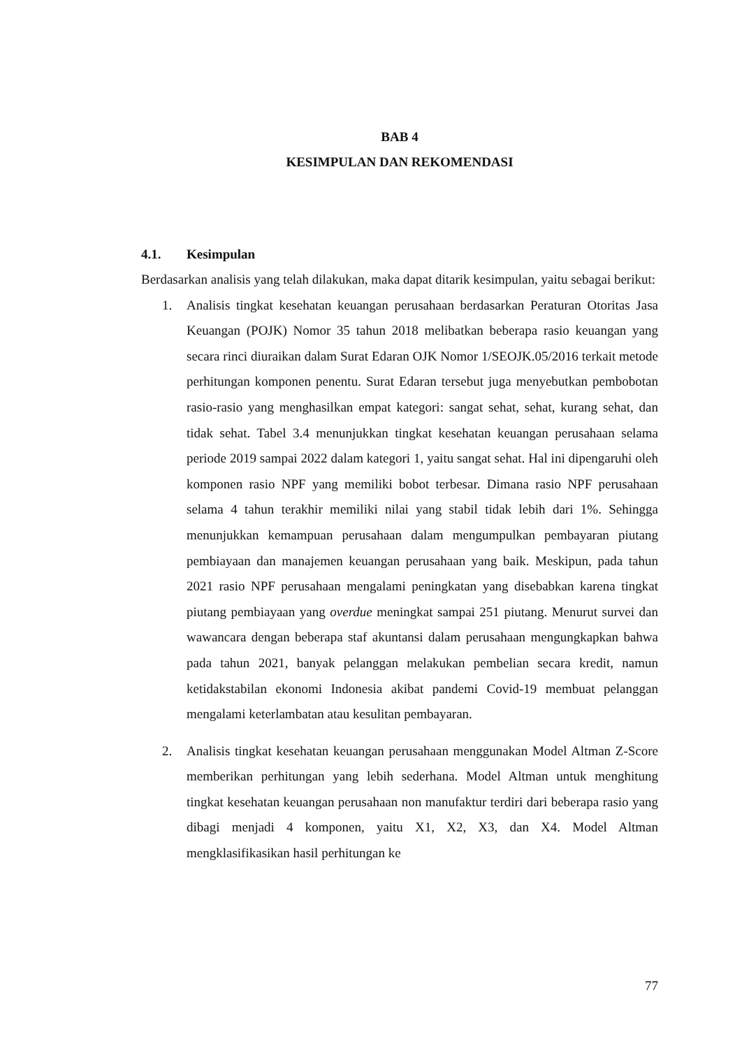BAB 4
KESIMPULAN DAN REKOMENDASI
4.1. Kesimpulan
Berdasarkan analisis yang telah dilakukan, maka dapat ditarik kesimpulan, yaitu sebagai berikut:
1. Analisis tingkat kesehatan keuangan perusahaan berdasarkan Peraturan Otoritas Jasa Keuangan (POJK) Nomor 35 tahun 2018 melibatkan beberapa rasio keuangan yang secara rinci diuraikan dalam Surat Edaran OJK Nomor 1/SEOJK.05/2016 terkait metode perhitungan komponen penentu. Surat Edaran tersebut juga menyebutkan pembobotan rasio-rasio yang menghasilkan empat kategori: sangat sehat, sehat, kurang sehat, dan tidak sehat. Tabel 3.4 menunjukkan tingkat kesehatan keuangan perusahaan selama periode 2019 sampai 2022 dalam kategori 1, yaitu sangat sehat. Hal ini dipengaruhi oleh komponen rasio NPF yang memiliki bobot terbesar. Dimana rasio NPF perusahaan selama 4 tahun terakhir memiliki nilai yang stabil tidak lebih dari 1%. Sehingga menunjukkan kemampuan perusahaan dalam mengumpulkan pembayaran piutang pembiayaan dan manajemen keuangan perusahaan yang baik. Meskipun, pada tahun 2021 rasio NPF perusahaan mengalami peningkatan yang disebabkan karena tingkat piutang pembiayaan yang overdue meningkat sampai 251 piutang. Menurut survei dan wawancara dengan beberapa staf akuntansi dalam perusahaan mengungkapkan bahwa pada tahun 2021, banyak pelanggan melakukan pembelian secara kredit, namun ketidakstabilan ekonomi Indonesia akibat pandemi Covid-19 membuat pelanggan mengalami keterlambatan atau kesulitan pembayaran.
2. Analisis tingkat kesehatan keuangan perusahaan menggunakan Model Altman Z-Score memberikan perhitungan yang lebih sederhana. Model Altman untuk menghitung tingkat kesehatan keuangan perusahaan non manufaktur terdiri dari beberapa rasio yang dibagi menjadi 4 komponen, yaitu X1, X2, X3, dan X4. Model Altman mengklasifikasikan hasil perhitungan ke
77